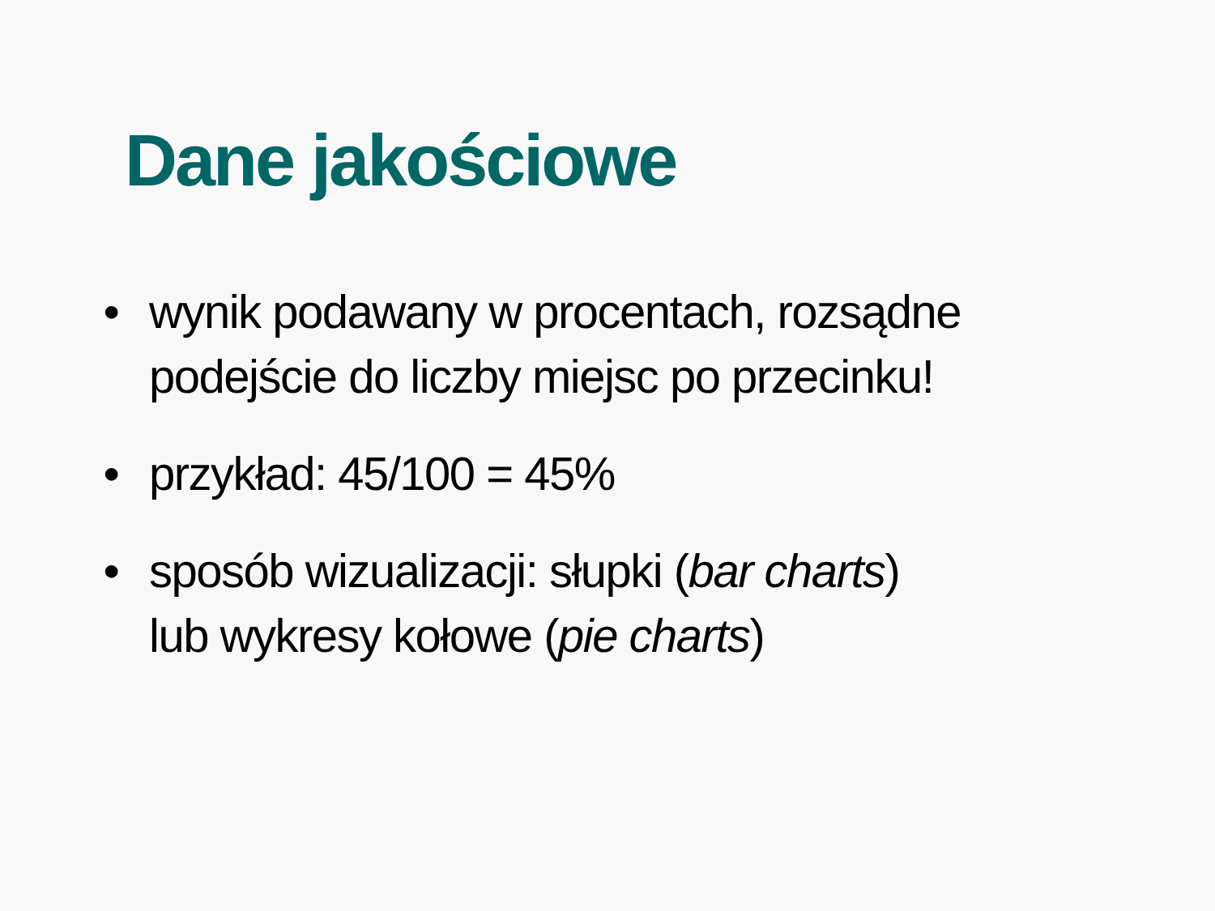Dane jakościowe
• wynik podawany w procentach, rozsądne
podejście do liczby miejsc po przecinku!
• przykład: 45/100 = 45%
• sposób wizualizacji: słupki (bar charts)
lub wykresy kołowe (pie charts)